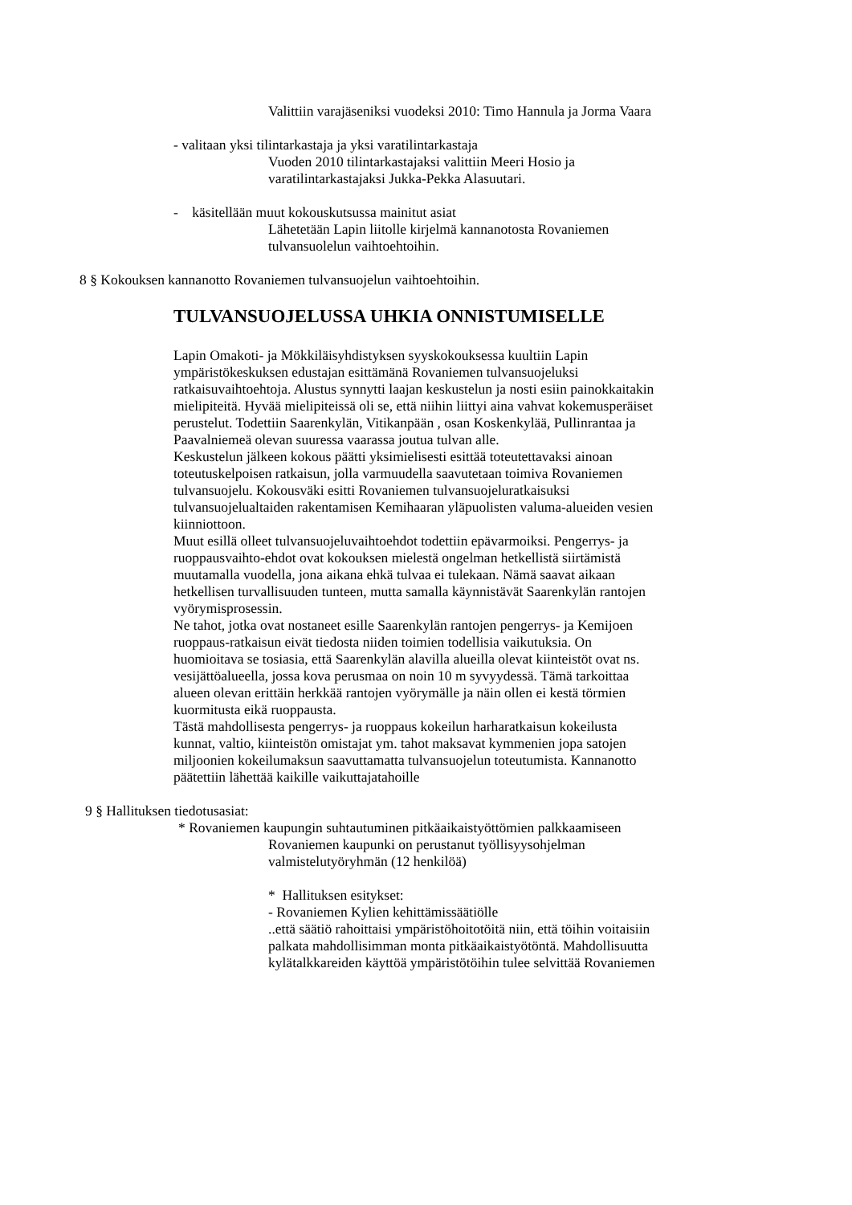Valittiin varajäseniksi vuodeksi 2010: Timo Hannula ja Jorma Vaara
- valitaan yksi tilintarkastaja ja yksi varatilintarkastaja
Vuoden 2010 tilintarkastajaksi valittiin Meeri Hosio ja
varatilintarkastajaksi Jukka-Pekka Alasuutari.
- käsitellään muut kokouskutsussa mainitut asiat
Lähetetään Lapin liitolle kirjelmä kannanotosta Rovaniemen
tulvansuolelun vaihtoehtoihin.
8 § Kokouksen kannanotto Rovaniemen tulvansuojelun vaihtoehtoihin.
TULVANSUOJELUSSA UHKIA ONNISTUMISELLE
Lapin Omakoti- ja Mökkiläisyhdistyksen syyskokouksessa kuultiin Lapin
ympäristökeskuksen edustajan esittämänä Rovaniemen tulvansuojeluksi
ratkaisuvaihtoehtoja. Alustus synnytti laajan keskustelun ja nosti esiin painokkaitakin
mielipiteitä. Hyvää mielipiteissä oli se, että niihin liittyi aina vahvat kokemusperäiset
perustelut. Todettiin Saarenkylän, Vitikanpään , osan Koskenkylää, Pullinrantaa ja
Paavalniemeä olevan suuressa vaarassa joutua tulvan alle.
Keskustelun jälkeen kokous päätti yksimielisesti esittää toteutettavaksi ainoan
toteutuskelpoisen ratkaisun, jolla varmuudella saavutetaan toimiva Rovaniemen
tulvansuojelu. Kokousväki esitti Rovaniemen tulvansuojeluratkaisuksi
tulvansuojelualtaiden rakentamisen Kemihaaran yläpuolisten valuma-alueiden vesien
kiinniottoon.
Muut esillä olleet tulvansuojeluvaihtoehdot todettiin epävarmoiksi. Pengerrys- ja
ruoppausvaihto-ehdot ovat kokouksen mielestä ongelman hetkellistä siirtämistä
muutamalla vuodella, jona aikana ehkä tulvaa ei tulekaan. Nämä saavat aikaan
hetkellisen turvallisuuden tunteen, mutta samalla käynnistävät Saarenkylän rantojen
vyörymisprosessin.
Ne tahot, jotka ovat nostaneet esille Saarenkylän rantojen pengerrys- ja Kemijoen
ruoppaus-ratkaisun eivät tiedosta niiden toimien todellisia vaikutuksia. On
huomioitava se tosiasia, että Saarenkylän alavilla alueilla olevat kiinteistöt ovat ns.
vesijättöalueella, jossa kova perusmaa on noin 10 m syvyydessä. Tämä tarkoittaa
alueen olevan erittäin herkkää rantojen vyörymälle ja näin ollen ei kestä törmien
kuormitusta eikä ruoppausta.
Tästä mahdollisesta pengerrys- ja ruoppaus kokeilun harharatkaisun kokeilusta
kunnat, valtio, kiinteistön omistajat ym. tahot maksavat kymmenien jopa satojen
miljoonien kokeilumaksun saavuttamatta tulvansuojelun toteutumista. Kannanotto
päätettiin lähettää kaikille vaikuttajatahoille
9 § Hallituksen tiedotusasiat:
* Rovaniemen kaupungin suhtautuminen pitkäaikaistyöttömien palkkaamiseen
Rovaniemen kaupunki on perustanut työllisyysohjelman
valmistelutyöryhmän (12 henkilöä)
* Hallituksen esitykset:
- Rovaniemen Kylien kehittämissäätiölle
..että säätiö rahoittaisi ympäristöhoitotöitä niin, että töihin voitaisiin
palkata mahdollisimman monta pitkäaikaistyötöntä. Mahdollisuutta
kylätalkkareiden käyttöä ympäristötöihin tulee selvittää Rovaniemen